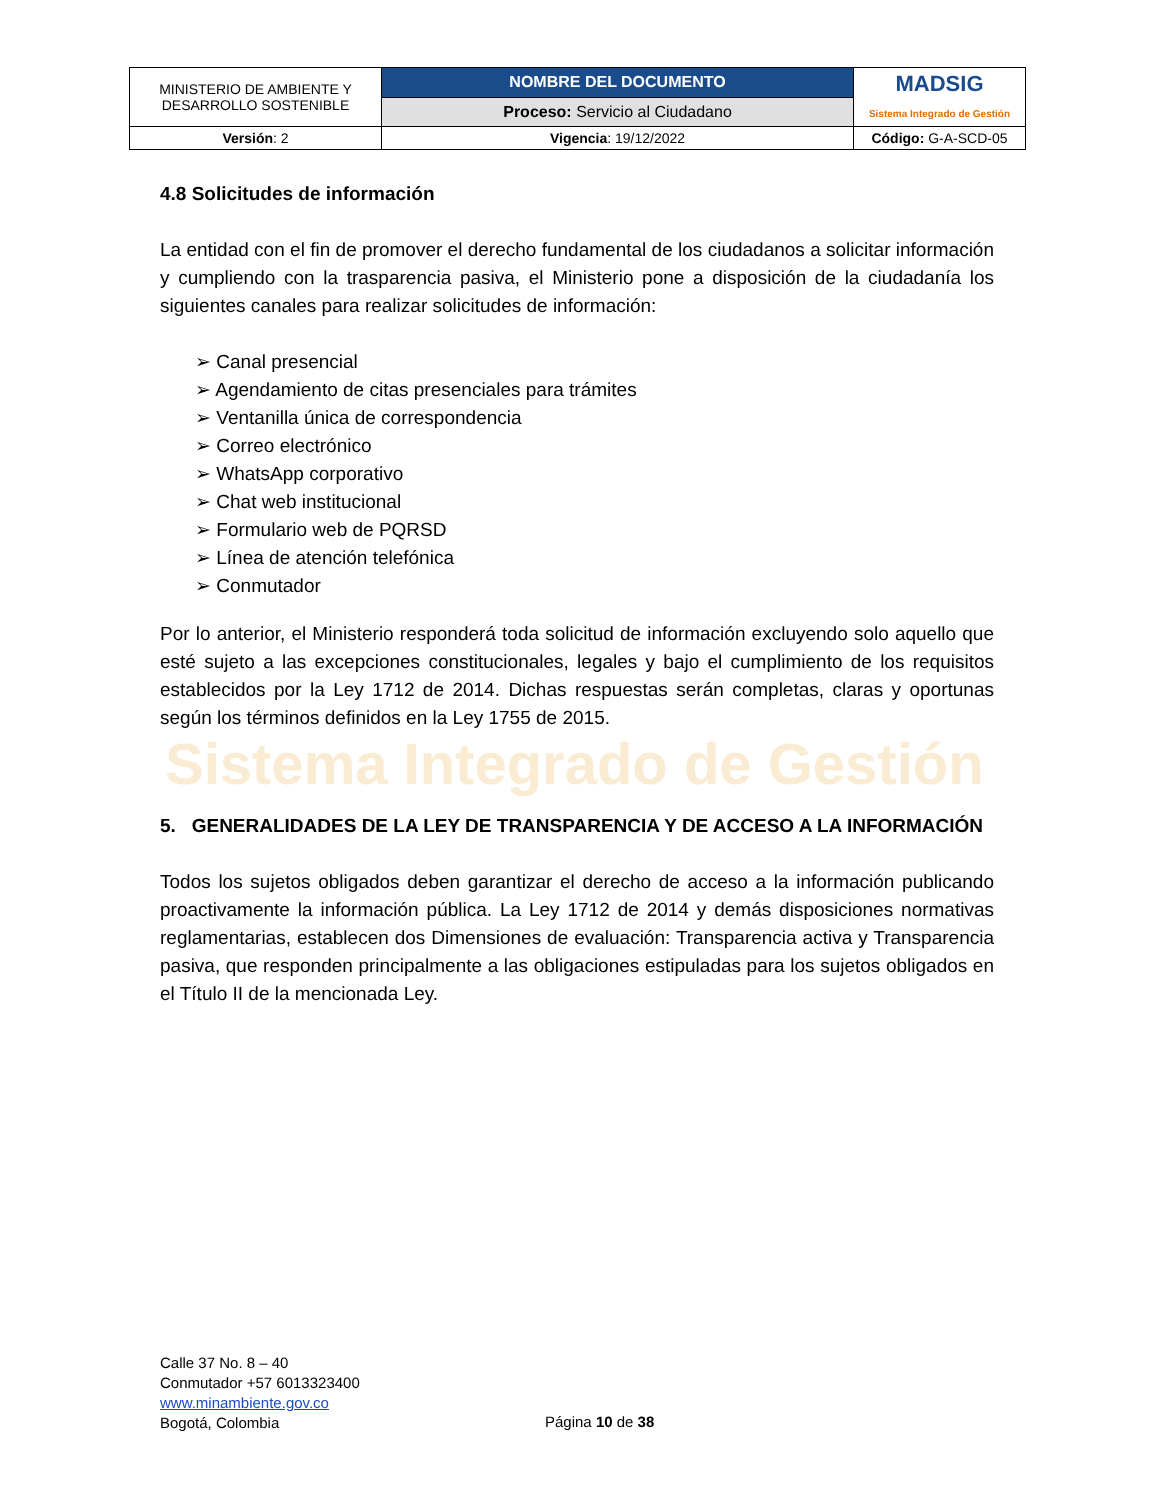Sistema Integrado de Gestión
| MINISTERIO DE AMBIENTE Y DESARROLLO SOSTENIBLE | NOMBRE DEL DOCUMENTO | MADSIG Sistema Integrado de Gestión |
| | Proceso: Servicio al Ciudadano | |
| Versión : 2 | Vigencia : 19/12/2022 | Código: G-A-SCD-05 |
4.8 Solicitudes de información
La entidad con el fin de promover el derecho fundamental de los ciudadanos a solicitar información y cumpliendo con la trasparencia pasiva, el Ministerio pone a disposición de la ciudadanía los siguientes canales para realizar solicitudes de información:
➢ Canal presencial
➢ Agendamiento de citas presenciales para trámites
➢ Ventanilla única de correspondencia
➢ Correo electrónico
➢ WhatsApp corporativo
➢ Chat web institucional
➢ Formulario web de PQRSD
➢ Línea de atención telefónica
➢ Conmutador
Por lo anterior, el Ministerio responderá toda solicitud de información excluyendo solo aquello que esté sujeto a las excepciones constitucionales, legales y bajo el cumplimiento de los requisitos establecidos por la Ley 1712 de 2014. Dichas respuestas serán completas, claras y oportunas según los términos definidos en la Ley 1755 de 2015.
5. GENERALIDADES DE LA LEY DE TRANSPARENCIA Y DE ACCESO A LA INFORMACIÓN
Todos los sujetos obligados deben garantizar el derecho de acceso a la información publicando proactivamente la información pública. La Ley 1712 de 2014 y demás disposiciones normativas reglamentarias, establecen dos Dimensiones de evaluación: Transparencia activa y Transparencia pasiva, que responden principalmente a las obligaciones estipuladas para los sujetos obligados en el Título II de la mencionada Ley.
Calle 37 No. 8 – 40
Conmutador +57 6013323400
www.minambiente.gov.co
Bogotá, Colombia
Página 10 de 38